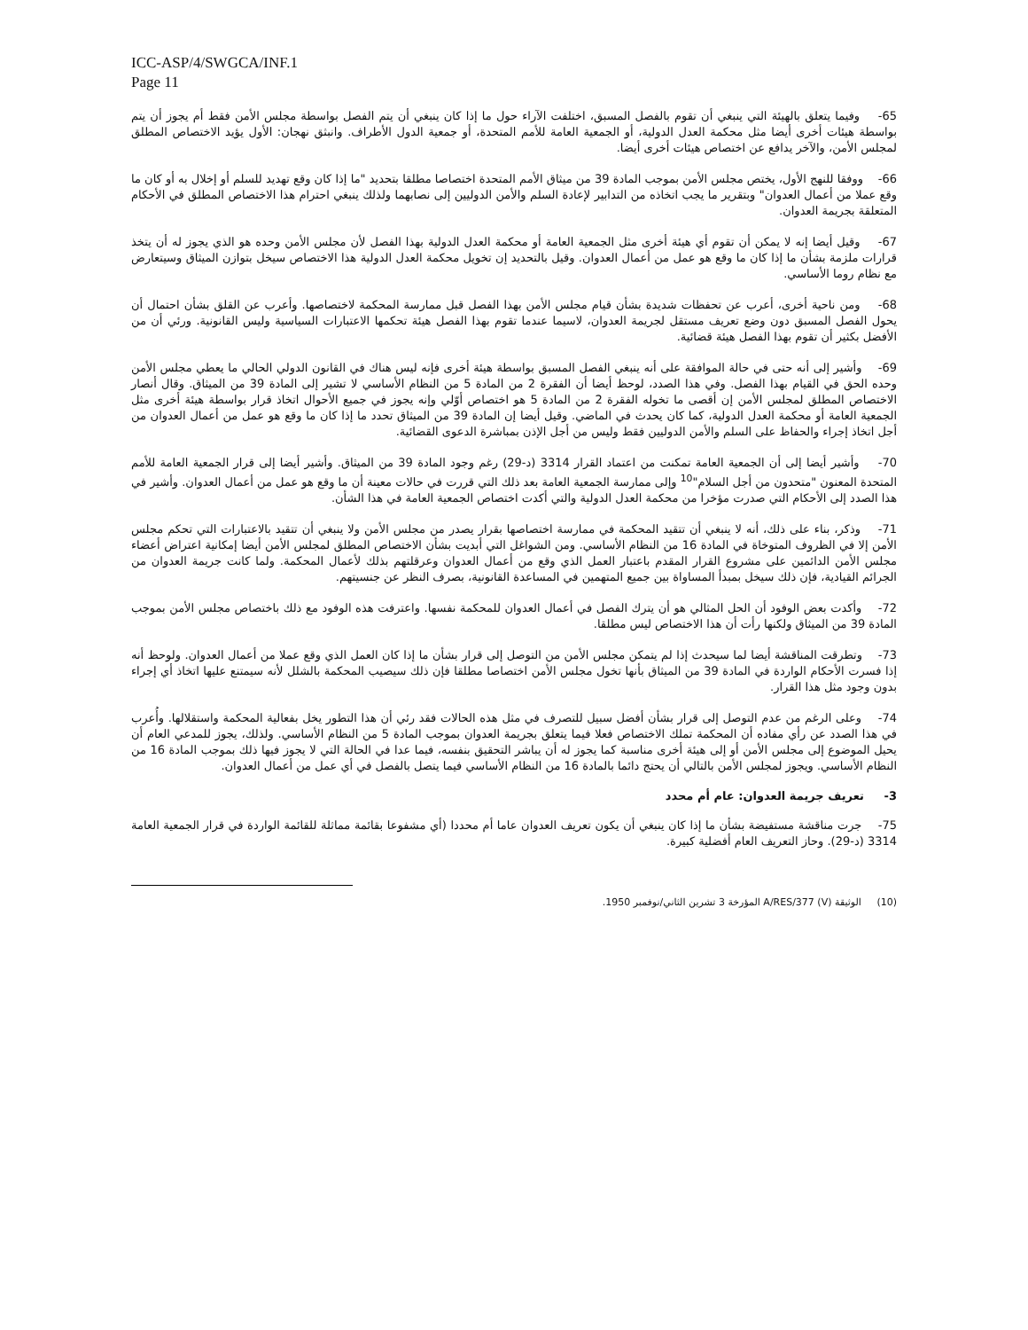ICC-ASP/4/SWGCA/INF.1
Page 11
65- وفيما يتعلق بالهيئة التي ينبغي أن تقوم بالفصل المسبق، اختلفت الآراء حول ما إذا كان ينبغي أن يتم الفصل بواسطة مجلس الأمن فقط أم يجوز أن يتم بواسطة هيئات أخرى أيضا مثل محكمة العدل الدولية، أو الجمعية العامة للأمم المتحدة، أو جمعية الدول الأطراف. وانبثق نهجان: الأول يؤيد الاختصاص المطلق لمجلس الأمن، والآخر يدافع عن اختصاص هيئات أخرى أيضا.
66- ووفقا للنهج الأول، يختص مجلس الأمن بموجب المادة 39 من ميثاق الأمم المتحدة اختصاصا مطلقا بتحديد "ما إذا كان وقع تهديد للسلم أو إخلال به أو كان ما وقع عملا من أعمال العدوان" وبتقرير ما يجب اتخاذه من التدابير لإعادة السلم والأمن الدوليين إلى نصابهما ولذلك ينبغي احترام هذا الاختصاص المطلق في الأحكام المتعلقة بجريمة العدوان.
67- وقيل أيضا إنه لا يمكن أن تقوم أي هيئة أخرى مثل الجمعية العامة أو محكمة العدل الدولية بهذا الفصل لأن مجلس الأمن وحده هو الذي يجوز له أن يتخذ قرارات ملزمة بشأن ما إذا كان ما وقع هو عمل من أعمال العدوان. وقيل بالتحديد إن تخويل محكمة العدل الدولية هذا الاختصاص سيخل بتوازن الميثاق وسيتعارض مع نظام روما الأساسي.
68- ومن ناحية أخرى، أعرب عن تحفظات شديدة بشأن قيام مجلس الأمن بهذا الفصل قبل ممارسة المحكمة لاختصاصها. وأعرب عن القلق بشأن احتمال أن يحول الفصل المسبق دون وضع تعريف مستقل لجريمة العدوان، لاسيما عندما تقوم بهذا الفصل هيئة تحكمها الاعتبارات السياسية وليس القانونية. ورئي أن من الأفضل بكثير أن تقوم بهذا الفصل هيئة قضائية.
69- وأشير إلى أنه حتى في حالة الموافقة على أنه ينبغي الفصل المسبق بواسطة هيئة أخرى فإنه ليس هناك في القانون الدولي الحالي ما يعطي مجلس الأمن وحده الحق في القيام بهذا الفصل. وفي هذا الصدد، لوحظ أيضا أن الفقرة 2 من المادة 5 من النظام الأساسي لا تشير إلى المادة 39 من الميثاق. وقال أنصار الاختصاص المطلق لمجلس الأمن إن أقصى ما تخوله الفقرة 2 من المادة 5 هو اختصاص أوّلي وإنه يجوز في جميع الأحوال اتخاذ قرار بواسطة هيئة أخرى مثل الجمعية العامة أو محكمة العدل الدولية، كما كان يحدث في الماضي. وقيل أيضا إن المادة 39 من الميثاق تحدد ما إذا كان ما وقع هو عمل من أعمال العدوان من أجل اتخاذ إجراء والحفاظ على السلم والأمن الدوليين فقط وليس من أجل الإذن بمباشرة الدعوى القضائية.
70- وأشير أيضا إلى أن الجمعية العامة تمكنت من اعتماد القرار 3314 (د-29) رغم وجود المادة 39 من الميثاق. وأشير أيضا إلى قرار الجمعية العامة للأمم المتحدة المعنون "متحدون من أجل السلام"<sup>10</sup> وإلى ممارسة الجمعية العامة بعد ذلك التي قررت في حالات معينة أن ما وقع هو عمل من أعمال العدوان. وأشير في هذا الصدد إلى الأحكام التي صدرت مؤخرا من محكمة العدل الدولية والتي أكدت اختصاص الجمعية العامة في هذا الشأن.
71- وذكر، بناء على ذلك، أنه لا ينبغي أن تتقيد المحكمة في ممارسة اختصاصها بقرار يصدر من مجلس الأمن ولا ينبغي أن تتقيد بالاعتبارات التي تحكم مجلس الأمن إلا في الظروف المتوخاة في المادة 16 من النظام الأساسي. ومن الشواغل التي أبديت بشأن الاختصاص المطلق لمجلس الأمن أيضا إمكانية اعتراض أعضاء مجلس الأمن الدائمين على مشروع القرار المقدم باعتبار العمل الذي وقع من أعمال العدوان وعرقلتهم بذلك لأعمال المحكمة. ولما كانت جريمة العدوان من الجرائم القيادية، فإن ذلك سيخل بمبدأ المساواة بين جميع المتهمين في المساعدة القانونية، بصرف النظر عن جنسيتهم.
72- وأكدت بعض الوفود أن الحل المثالي هو أن يترك الفصل في أعمال العدوان للمحكمة نفسها. واعترفت هذه الوفود مع ذلك باختصاص مجلس الأمن بموجب المادة 39 من الميثاق ولكنها رأت أن هذا الاختصاص ليس مطلقا.
73- وتطرقت المناقشة أيضا لما سيحدث إذا لم يتمكن مجلس الأمن من التوصل إلى قرار بشأن ما إذا كان العمل الذي وقع عملا من أعمال العدوان. ولوحظ أنه إذا فسرت الأحكام الواردة في المادة 39 من الميثاق بأنها تخول مجلس الأمن اختصاصا مطلقا فإن ذلك سيصيب المحكمة بالشلل لأنه سيمتنع عليها اتخاذ أي إجراء بدون وجود مثل هذا القرار.
74- وعلى الرغم من عدم التوصل إلى قرار بشأن أفضل سبيل للتصرف في مثل هذه الحالات فقد رئي أن هذا التطور يخل بفعالية المحكمة واستقلالها. وأُعرب في هذا الصدد عن رأي مفاده أن المحكمة تملك الاختصاص فعلا فيما يتعلق بجريمة العدوان بموجب المادة 5 من النظام الأساسي. ولذلك، يجوز للمدعي العام أن يحيل الموضوع إلى مجلس الأمن أو إلى هيئة أخرى مناسبة كما يجوز له أن يباشر التحقيق بنفسه، فيما عدا في الحالة التي لا يجوز فيها ذلك بموجب المادة 16 من النظام الأساسي. ويجوز لمجلس الأمن بالتالي أن يحتج دائما بالمادة 16 من النظام الأساسي فيما يتصل بالفصل في أي عمل من أعمال العدوان.
3- تعريف جريمة العدوان: عام أم محدد
75- جرت مناقشة مستفيضة بشأن ما إذا كان ينبغي أن يكون تعريف العدوان عاما أم محددا (أي مشفوعا بقائمة مماثلة للقائمة الواردة في قرار الجمعية العامة 3314 (د-29). وحاز التعريف العام أفضلية كبيرة.
(10) الوثيقة A/RES/377 (V) المؤرخة 3 تشرين الثاني/نوفمبر 1950.